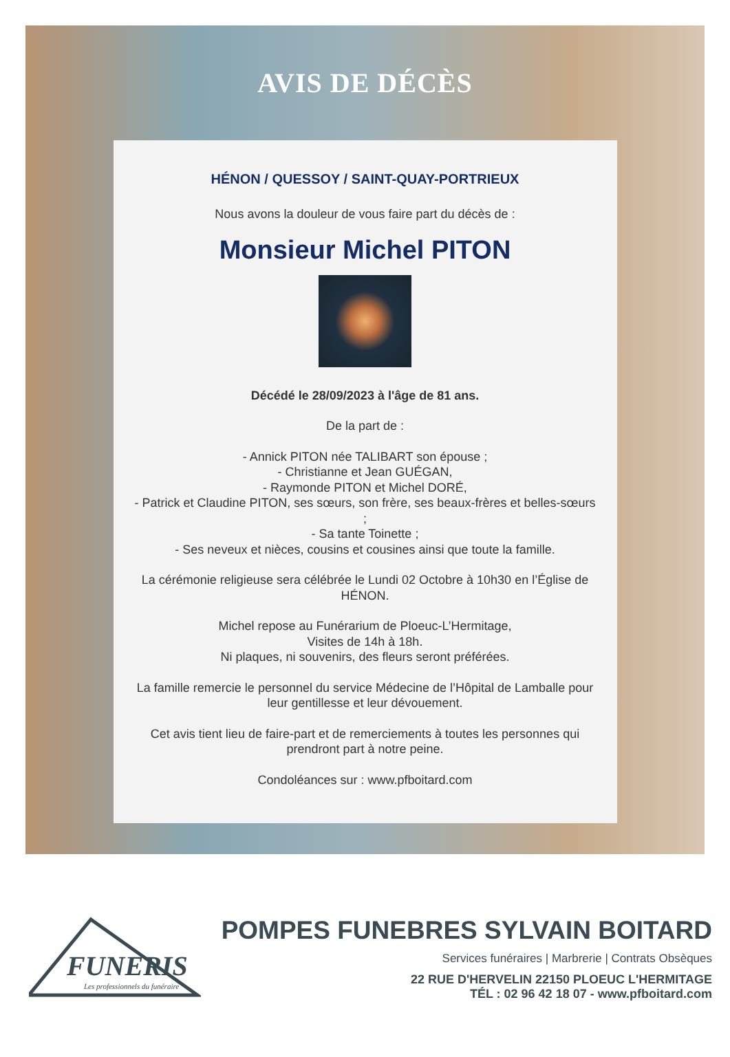AVIS DE DÉCÈS
HÉNON / QUESSOY / SAINT-QUAY-PORTRIEUX
Nous avons la douleur de vous faire part du décès de :
Monsieur Michel PITON
Décédé le 28/09/2023 à l'âge de 81 ans.
De la part de :
- Annick PITON née TALIBART son épouse ;
- Christianne et Jean GUÉGAN,
- Raymonde PITON et Michel DORÉ,
- Patrick et Claudine PITON, ses sœurs, son frère, ses beaux-frères et belles-sœurs ;
- Sa tante Toinette ;
- Ses neveux et nièces, cousins et cousines ainsi que toute la famille.
La cérémonie religieuse sera célébrée le Lundi 02 Octobre à 10h30 en l’Église de HÉNON.
Michel repose au Funérarium de Ploeuc-L’Hermitage,
Visites de 14h à 18h.
Ni plaques, ni souvenirs, des fleurs seront préférées.
La famille remercie le personnel du service Médecine de l’Hôpital de Lamballe pour leur gentillesse et leur dévouement.
Cet avis tient lieu de faire-part et de remerciements à toutes les personnes qui prendront part à notre peine.
Condoléances sur : www.pfboitard.com
FUNERIS
Les professionnels du funéraire
POMPES FUNEBRES SYLVAIN BOITARD
Services funéraires | Marbrerie | Contrats Obsèques
22 RUE D'HERVELIN 22150 PLOEUC L'HERMITAGE
TÉL : 02 96 42 18 07 - www.pfboitard.com